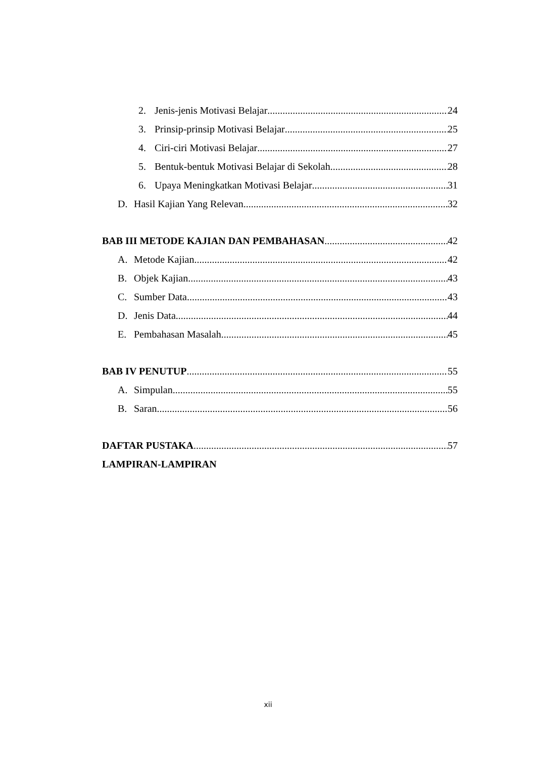2. Jenis-jenis Motivasi Belajar 24
3. Prinsip-prinsip Motivasi Belajar 25
4. Ciri-ciri Motivasi Belajar 27
5. Bentuk-bentuk Motivasi Belajar di Sekolah 28
6. Upaya Meningkatkan Motivasi Belajar 31
D. Hasil Kajian Yang Relevan 32
BAB III METODE KAJIAN DAN PEMBAHASAN 42
A. Metode Kajian 42
B. Objek Kajian 43
C. Sumber Data 43
D. Jenis Data 44
E. Pembahasan Masalah 45
BAB IV PENUTUP 55
A. Simpulan 55
B. Saran 56
DAFTAR PUSTAKA 57
LAMPIRAN-LAMPIRAN
xii